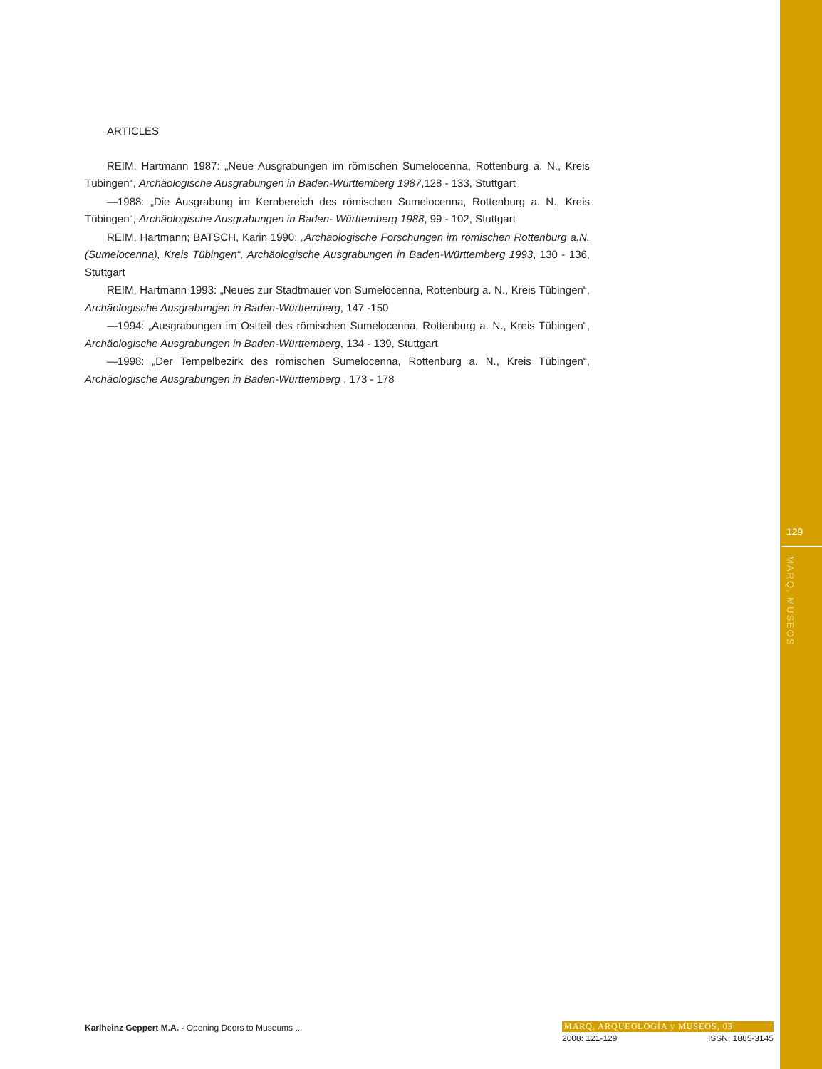ARTICLES
REIM, Hartmann 1987: „Neue Ausgrabungen im römischen Sumelocenna, Rottenburg a. N., Kreis Tübingen“, Archäologische Ausgrabungen in Baden-Württemberg 1987,128 - 133, Stuttgart
—1988: „Die Ausgrabung im Kernbereich des römischen Sumelocenna, Rottenburg a. N., Kreis Tübingen“, Archäologische Ausgrabungen in Baden- Württemberg 1988, 99 - 102, Stuttgart
REIM, Hartmann; BATSCH, Karin 1990: „Archäologische Forschungen im römischen Rottenburg a.N. (Sumelocenna), Kreis Tübingen“, Archäologische Ausgrabungen in Baden-Württemberg 1993, 130 - 136, Stuttgart
REIM, Hartmann 1993: „Neues zur Stadtmauer von Sumelocenna, Rottenburg a. N., Kreis Tübingen“, Archäologische Ausgrabungen in Baden-Württemberg, 147 -150
—1994: „Ausgrabungen im Ostteil des römischen Sumelocenna, Rottenburg a. N., Kreis Tübingen“, Archäologische Ausgrabungen in Baden-Württemberg, 134 - 139, Stuttgart
—1998: „Der Tempelbezirk des römischen Sumelocenna, Rottenburg a. N., Kreis Tübingen“, Archäologische Ausgrabungen in Baden-Württemberg , 173 - 178
129
MARQ. MUSEOS
Karlheinz Geppert M.A. - Opening Doors to Museums ...
MARQ, ARQUEOLOGÍA y MUSEOS, 03
2008: 121-129 ISSN: 1885-3145